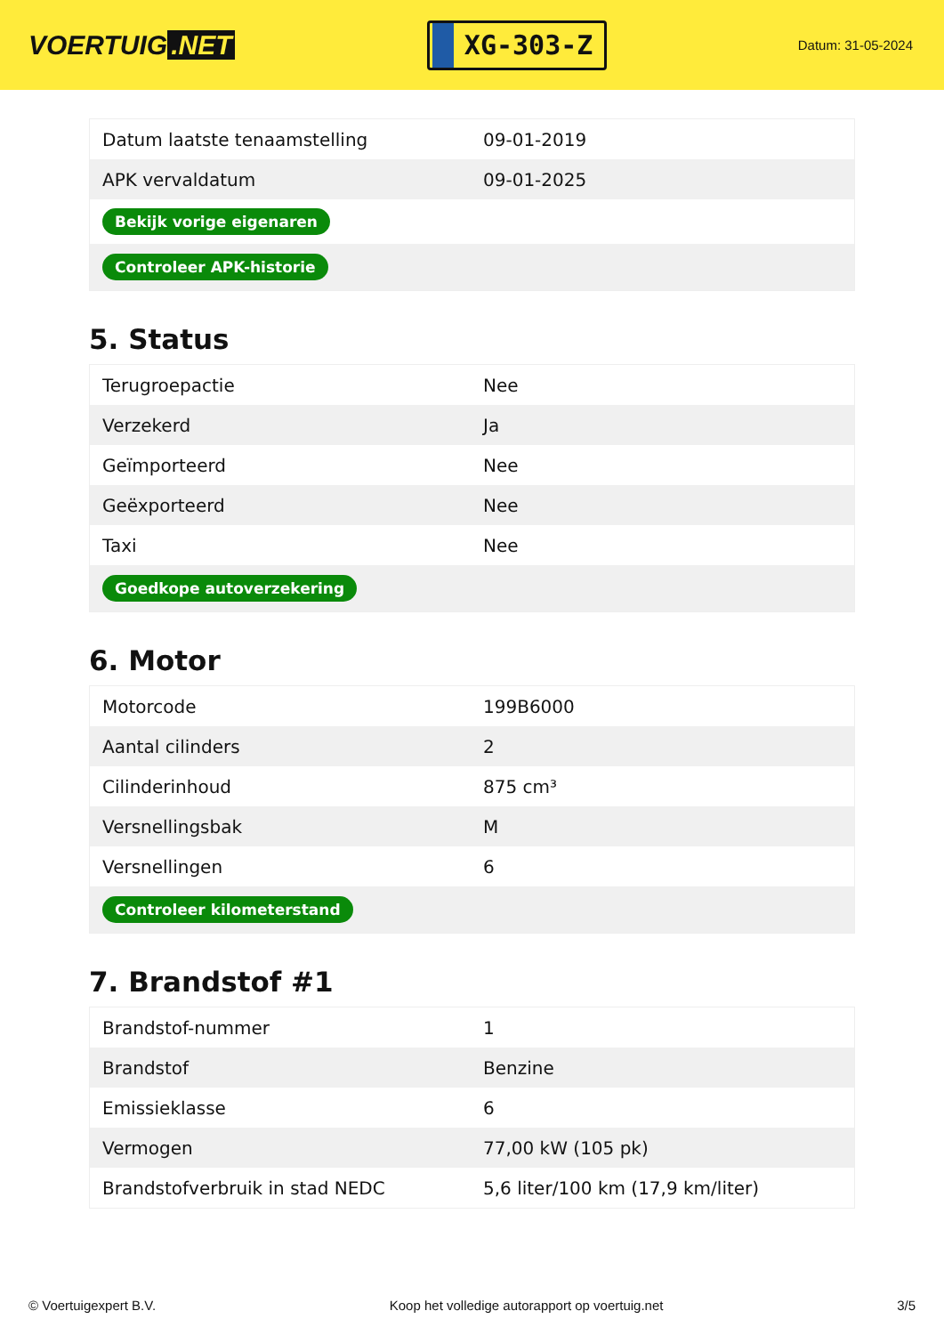VOERTUIG.NET
XG-303-Z
Datum: 31-05-2024
| Datum laatste tenaamstelling | 09-01-2019 |
| APK vervaldatum | 09-01-2025 |
| Bekijk vorige eigenaren | |
| Controleer APK-historie | |
5. Status
| Terugroepactie | Nee |
| Verzekerd | Ja |
| Geïmporteerd | Nee |
| Geëxporteerd | Nee |
| Taxi | Nee |
| Goedkope autoverzekering | |
6. Motor
| Motorcode | 199B6000 |
| Aantal cilinders | 2 |
| Cilinderinhoud | 875 cm³ |
| Versnellingsbak | M |
| Versnellingen | 6 |
| Controleer kilometerstand | |
7. Brandstof #1
| Brandstof-nummer | 1 |
| Brandstof | Benzine |
| Emissieklasse | 6 |
| Vermogen | 77,00 kW (105 pk) |
| Brandstofverbruik in stad NEDC | 5,6 liter/100 km (17,9 km/liter) |
© Voertuigexpert B.V. Koop het volledige autorapport op voertuig.net 3/5